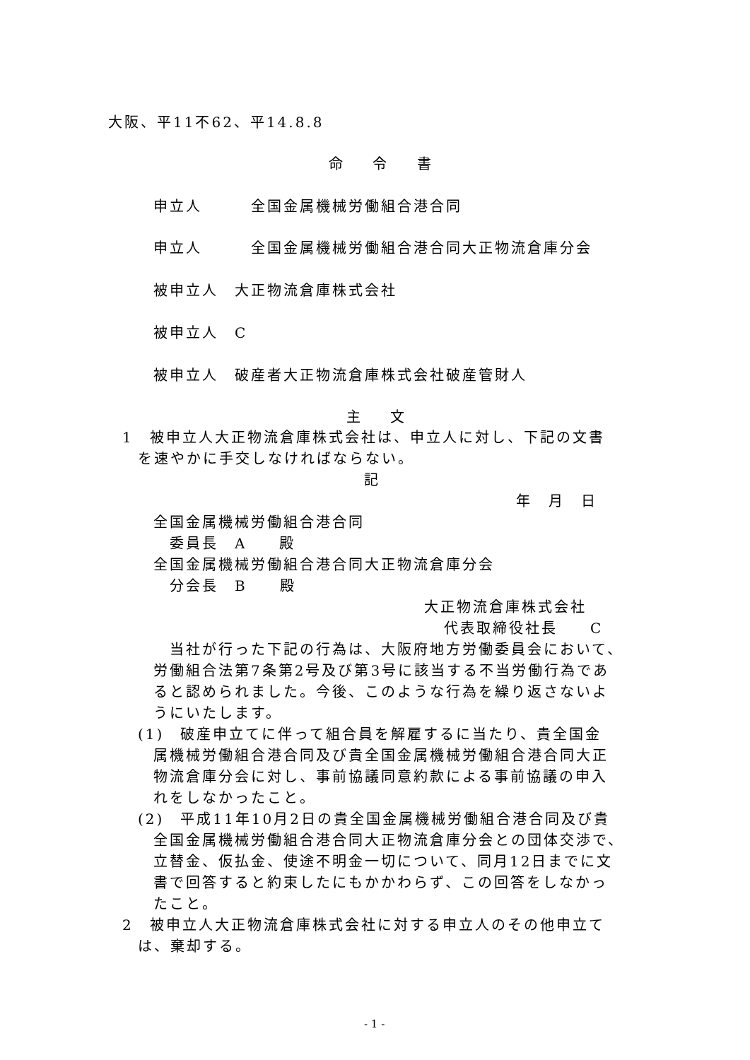大阪、平11不62、平14.8.8
命 令 書
申立人　　　全国金属機械労働組合港合同
申立人　　　全国金属機械労働組合港合同大正物流倉庫分会
被申立人　大正物流倉庫株式会社
被申立人　C
被申立人　破産者大正物流倉庫株式会社破産管財人
主 文
1　被申立人大正物流倉庫株式会社は、申立人に対し、下記の文書
を速やかに手交しなければならない。
記
年　月　日
全国金属機械労働組合港合同
委員長　A　　殿
全国金属機械労働組合港合同大正物流倉庫分会
分会長　B　　殿
大正物流倉庫株式会社
代表取締役社長　　C
当社が行った下記の行為は、大阪府地方労働委員会において、
労働組合法第7条第2号及び第3号に該当する不当労働行為であ
ると認められました。今後、このような行為を繰り返さないよ
うにいたします。
(1)　破産申立てに伴って組合員を解雇するに当たり、貴全国金
属機械労働組合港合同及び貴全国金属機械労働組合港合同大正
物流倉庫分会に対し、事前協議同意約款による事前協議の申入
れをしなかったこと。
(2)　平成11年10月2日の貴全国金属機械労働組合港合同及び貴
全国金属機械労働組合港合同大正物流倉庫分会との団体交渉で、
立替金、仮払金、使途不明金一切について、同月12日までに文
書で回答すると約束したにもかかわらず、この回答をしなかっ
たこと。
2　被申立人大正物流倉庫株式会社に対する申立人のその他申立て
は、棄却する。
- 1 -